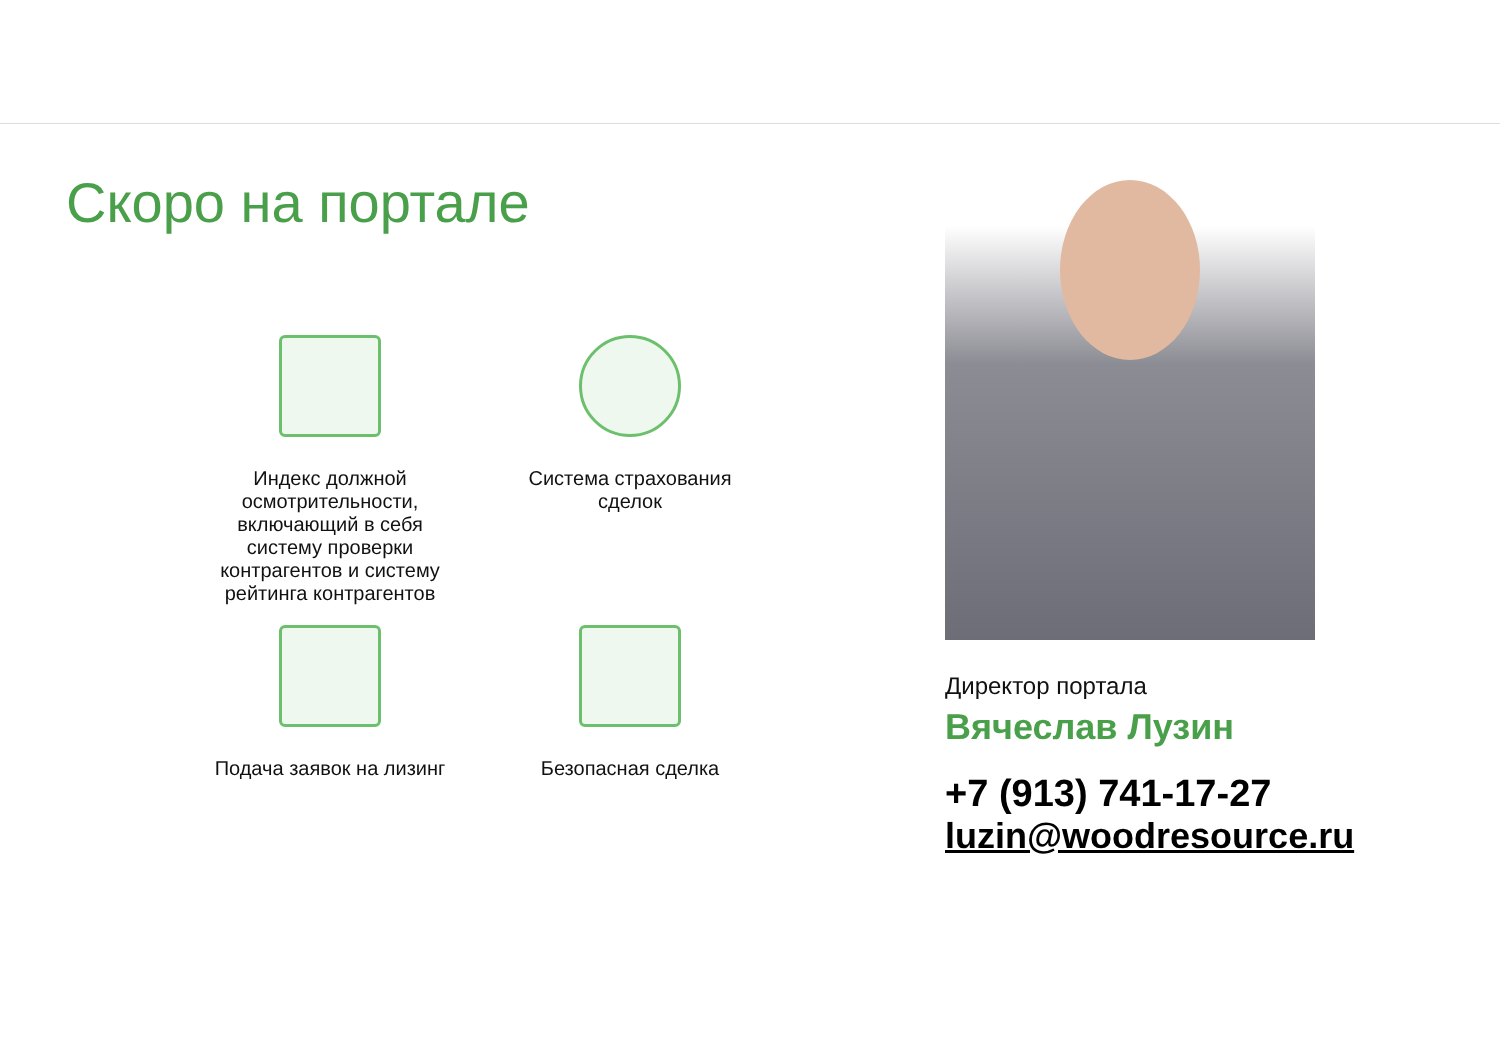Скоро на портале
Индекс должной
осмотрительности,
включающий в себя
систему проверки
контрагентов и систему
рейтинга контрагентов
Система страхования
сделок
Подача заявок на лизинг
Безопасная сделка
Директор портала
Вячеслав Лузин
+7 (913) 741-17-27
luzin@woodresource.ru